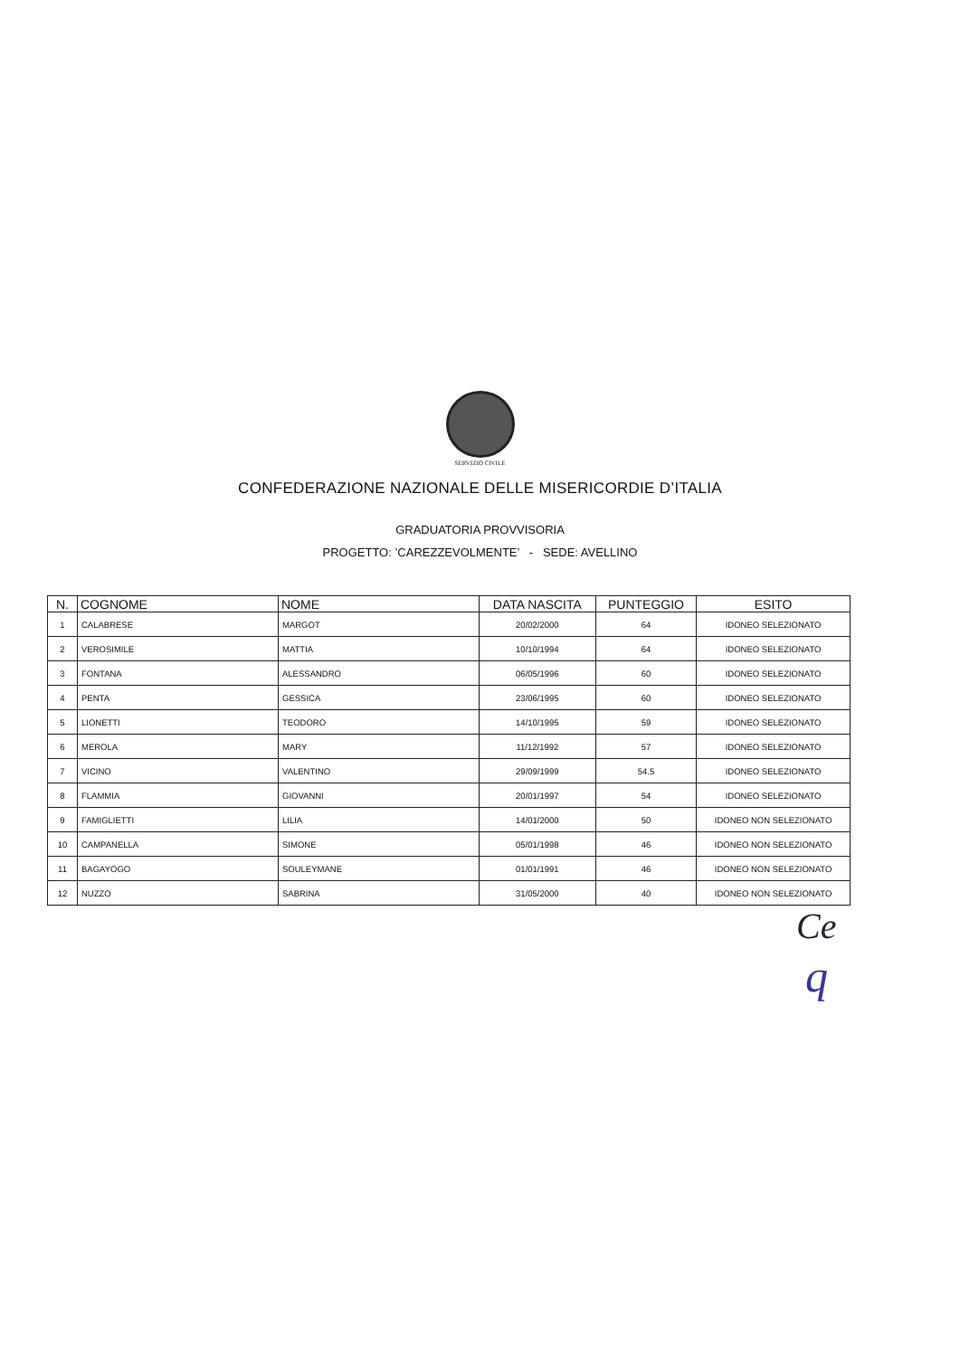SERVIZIO CIVILE
CONFEDERAZIONE NAZIONALE DELLE MISERICORDIE D’ITALIA
GRADUATORIA PROVVISORIA
PROGETTO: ’CAREZZEVOLMENTE’ - SEDE: AVELLINO
| N. | COGNOME | NOME | DATA NASCITA | PUNTEGGIO | ESITO |
| --- | --- | --- | --- | --- | --- |
| 1 | CALABRESE | MARGOT | 20/02/2000 | 64 | IDONEO SELEZIONATO |
| 2 | VEROSIMILE | MATTIA | 10/10/1994 | 64 | IDONEO SELEZIONATO |
| 3 | FONTANA | ALESSANDRO | 06/05/1996 | 60 | IDONEO SELEZIONATO |
| 4 | PENTA | GESSICA | 23/06/1995 | 60 | IDONEO SELEZIONATO |
| 5 | LIONETTI | TEODORO | 14/10/1995 | 59 | IDONEO SELEZIONATO |
| 6 | MEROLA | MARY | 11/12/1992 | 57 | IDONEO SELEZIONATO |
| 7 | VICINO | VALENTINO | 29/09/1999 | 54.5 | IDONEO SELEZIONATO |
| 8 | FLAMMIA | GIOVANNI | 20/01/1997 | 54 | IDONEO SELEZIONATO |
| 9 | FAMIGLIETTI | LILIA | 14/01/2000 | 50 | IDONEO NON SELEZIONATO |
| 10 | CAMPANELLA | SIMONE | 05/01/1998 | 46 | IDONEO NON SELEZIONATO |
| 11 | BAGAYOGO | SOULEYMANE | 01/01/1991 | 46 | IDONEO NON SELEZIONATO |
| 12 | NUZZO | SABRINA | 31/05/2000 | 40 | IDONEO NON SELEZIONATO |
Ce
q